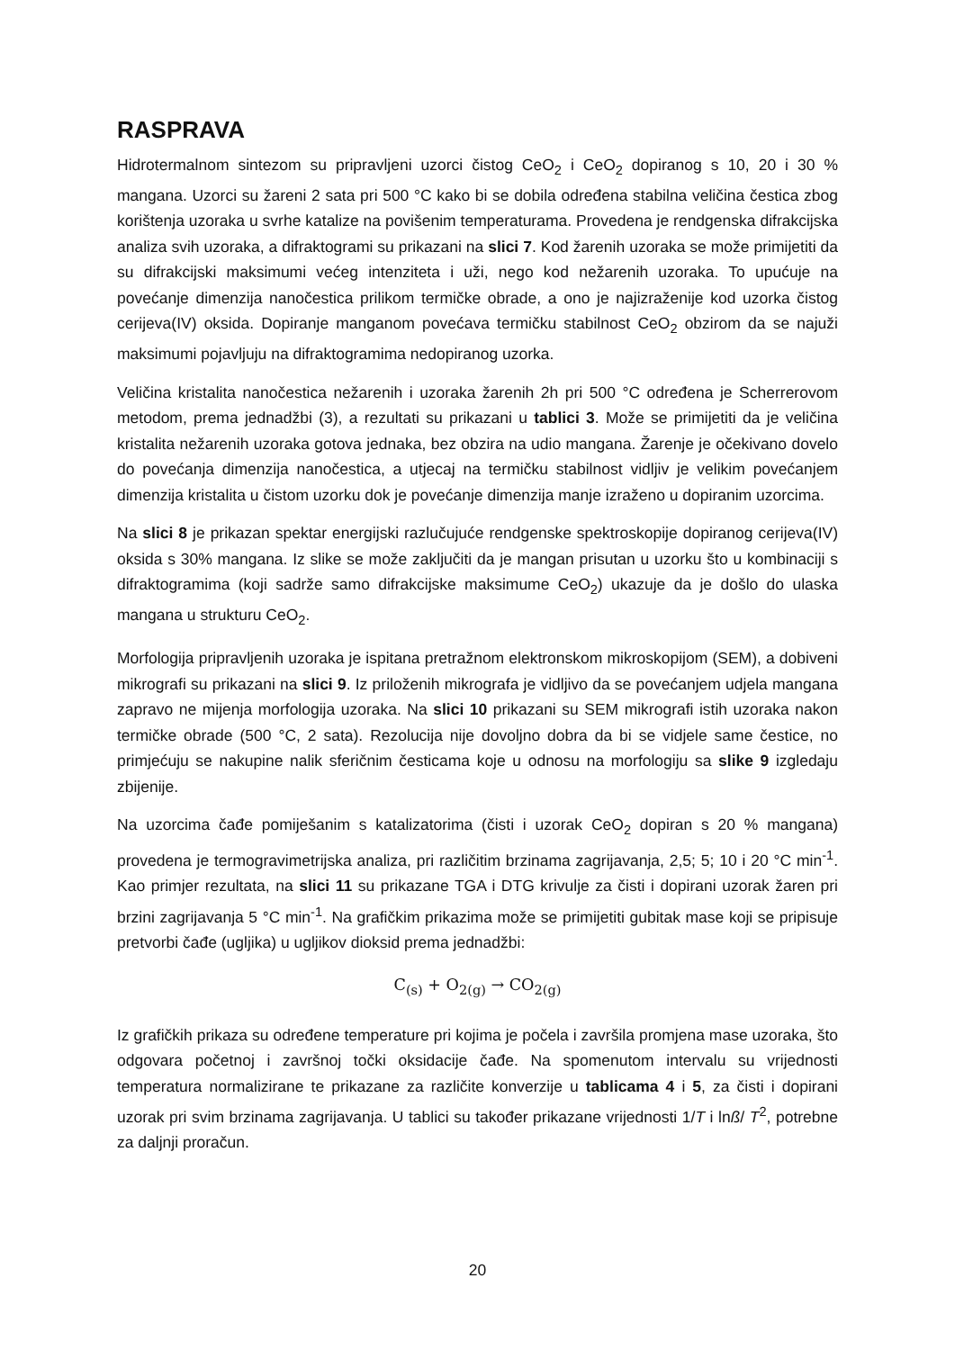RASPRAVA
Hidrotermalnom sintezom su pripravljeni uzorci čistog CeO<sub>2</sub> i CeO<sub>2</sub> dopiranog s 10, 20 i 30 % mangana. Uzorci su žareni 2 sata pri 500 °C kako bi se dobila određena stabilna veličina čestica zbog korištenja uzoraka u svrhe katalize na povišenim temperaturama. Provedena je rendgenska difrakcijska analiza svih uzoraka, a difraktogrami su prikazani na slici 7. Kod žarenih uzoraka se može primijetiti da su difrakcijski maksimumi većeg intenziteta i uži, nego kod nežarenih uzoraka. To upućuje na povećanje dimenzija nanočestica prilikom termičke obrade, a ono je najizraženije kod uzorka čistog cerijeva(IV) oksida. Dopiranje manganom povećava termičku stabilnost CeO<sub>2</sub> obzirom da se najuži maksimumi pojavljuju na difraktogramima nedopiranog uzorka.
Veličina kristalita nanočestica nežarenih i uzoraka žarenih 2h pri 500 °C određena je Scherrerovom metodom, prema jednadžbi (3), a rezultati su prikazani u tablici 3. Može se primijetiti da je veličina kristalita nežarenih uzoraka gotova jednaka, bez obzira na udio mangana. Žarenje je očekivano dovelo do povećanja dimenzija nanočestica, a utjecaj na termičku stabilnost vidljiv je velikim povećanjem dimenzija kristalita u čistom uzorku dok je povećanje dimenzija manje izraženo u dopiranim uzorcima.
Na slici 8 je prikazan spektar energijski razlučujuće rendgenske spektroskopije dopiranog cerijeva(IV) oksida s 30% mangana. Iz slike se može zaključiti da je mangan prisutan u uzorku što u kombinaciji s difraktogramima (koji sadrže samo difrakcijske maksimume CeO<sub>2</sub>) ukazuje da je došlo do ulaska mangana u strukturu CeO<sub>2</sub>.
Morfologija pripravljenih uzoraka je ispitana pretražnom elektronskom mikroskopijom (SEM), a dobiveni mikrografi su prikazani na slici 9. Iz priloženih mikrografa je vidljivo da se povećanjem udjela mangana zapravo ne mijenja morfologija uzoraka. Na slici 10 prikazani su SEM mikrografi istih uzoraka nakon termičke obrade (500 °C, 2 sata). Rezolucija nije dovoljno dobra da bi se vidjele same čestice, no primjećuju se nakupine nalik sferičnim česticama koje u odnosu na morfologiju sa slike 9 izgledaju zbijenije.
Na uzorcima čađe pomiješanim s katalizatorima (čisti i uzorak CeO<sub>2</sub> dopiran s 20 % mangana) provedena je termogravimetrijska analiza, pri različitim brzinama zagrijavanja, 2,5; 5; 10 i 20 °C min<sup>-1</sup>. Kao primjer rezultata, na slici 11 su prikazane TGA i DTG krivulje za čisti i dopirani uzorak žaren pri brzini zagrijavanja 5 °C min<sup>-1</sup>. Na grafičkim prikazima može se primijetiti gubitak mase koji se pripisuje pretvorbi čađe (ugljika) u ugljikov dioksid prema jednadžbi:
C<sub>(s)</sub> + O<sub>2(g)</sub> → CO<sub>2(g)</sub>
Iz grafičkih prikaza su određene temperature pri kojima je počela i završila promjena mase uzoraka, što odgovara početnoj i završnoj točki oksidacije čađe. Na spomenutom intervalu su vrijednosti temperatura normalizirane te prikazane za različite konverzije u tablicama 4 i 5, za čisti i dopirani uzorak pri svim brzinama zagrijavanja. U tablici su također prikazane vrijednosti 1/T i lnß/ T<sup>2</sup>, potrebne za daljnji proračun.
20